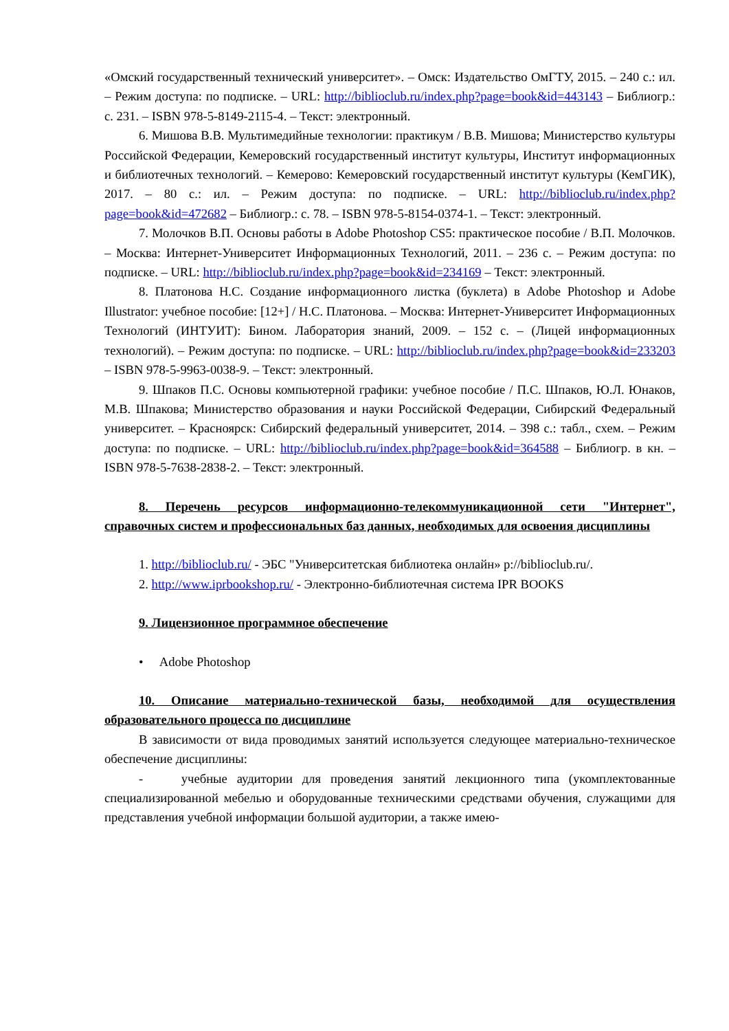«Омский государственный технический университет». – Омск: Издательство ОмГТУ, 2015. – 240 с.: ил. – Режим доступа: по подписке. – URL: http://biblioclub.ru/index.php?page=book&id=443143 – Библиогр.: с. 231. – ISBN 978-5-8149-2115-4. – Текст: электронный.
6. Мишова В.В. Мультимедийные технологии: практикум / В.В. Мишова; Министерство культуры Российской Федерации, Кемеровский государственный институт культуры, Институт информационных и библиотечных технологий. – Кемерово: Кемеровский государственный институт культуры (КемГИК), 2017. – 80 с.: ил. – Режим доступа: по подписке. – URL: http://biblioclub.ru/index.php?page=book&id=472682 – Библиогр.: с. 78. – ISBN 978-5-8154-0374-1. – Текст: электронный.
7. Молочков В.П. Основы работы в Adobe Photoshop CS5: практическое пособие / В.П. Молочков. – Москва: Интернет-Университет Информационных Технологий, 2011. – 236 с. – Режим доступа: по подписке. – URL: http://biblioclub.ru/index.php?page=book&id=234169 – Текст: электронный.
8. Платонова Н.С. Создание информационного листка (буклета) в Adobe Photoshop и Adobe Illustrator: учебное пособие: [12+] / Н.С. Платонова. – Москва: Интернет-Университет Информационных Технологий (ИНТУИТ): Бином. Лаборатория знаний, 2009. – 152 с. – (Лицей информационных технологий). – Режим доступа: по подписке. – URL: http://biblioclub.ru/index.php?page=book&id=233203 – ISBN 978-5-9963-0038-9. – Текст: электронный.
9. Шпаков П.С. Основы компьютерной графики: учебное пособие / П.С. Шпаков, Ю.Л. Юнаков, М.В. Шпакова; Министерство образования и науки Российской Федерации, Сибирский Федеральный университет. – Красноярск: Сибирский федеральный университет, 2014. – 398 с.: табл., схем. – Режим доступа: по подписке. – URL: http://biblioclub.ru/index.php?page=book&id=364588 – Библиогр. в кн. – ISBN 978-5-7638-2838-2. – Текст: электронный.
8. Перечень ресурсов информационно-телекоммуникационной сети "Интернет", справочных систем и профессиональных баз данных, необходимых для освоения дисциплины
1. http://biblioclub.ru/ - ЭБС "Университетская библиотека онлайн» p://biblioclub.ru/.
2. http://www.iprbookshop.ru/ - Электронно-библиотечная система IPR BOOKS
9. Лицензионное программное обеспечение
• Adobe Photoshop
10. Описание материально-технической базы, необходимой для осуществления образовательного процесса по дисциплине
В зависимости от вида проводимых занятий используется следующее материально-техническое обеспечение дисциплины:
- учебные аудитории для проведения занятий лекционного типа (укомплектованные специализированной мебелью и оборудованные техническими средствами обучения, служащими для представления учебной информации большой аудитории, а также имею-